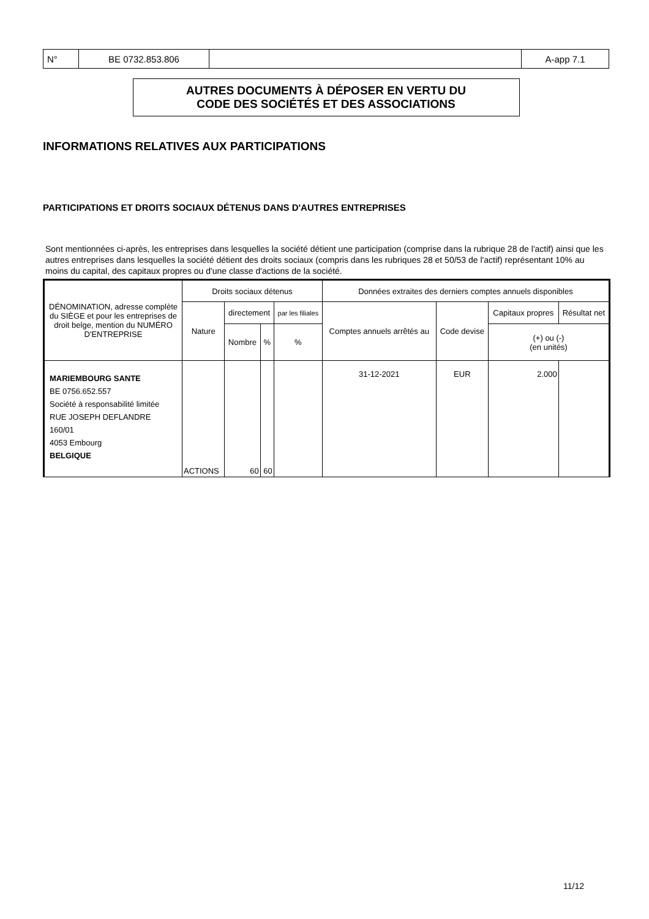| N° | BE 0732.853.806 | | A-app 7.1 |
AUTRES DOCUMENTS À DÉPOSER EN VERTU DU
CODE DES SOCIÉTÉS ET DES ASSOCIATIONS
INFORMATIONS RELATIVES AUX PARTICIPATIONS
PARTICIPATIONS ET DROITS SOCIAUX DÉTENUS DANS D'AUTRES ENTREPRISES
Sont mentionnées ci-après, les entreprises dans lesquelles la société détient une participation (comprise dans la rubrique 28 de l'actif) ainsi que les autres entreprises dans lesquelles la société détient des droits sociaux (compris dans les rubriques 28 et 50/53 de l'actif) représentant 10% au moins du capital, des capitaux propres ou d'une classe d'actions de la société.
| DÉNOMINATION, adresse complète du SIÈGE et pour les entreprises de droit belge, mention du NUMÉRO D'ENTREPRISE | Droits sociaux détenus | | | | Données extraites des derniers comptes annuels disponibles | | | |
| | Nature | directement | | par les filiales | Comptes annuels arrêtés au | Code devise | Capitaux propres | Résultat net |
| | | Nombre | % | % | | | (+) ou (-) (en unités) | |
| MARIEMBOURG SANTE BE 0756.652.557 Société à responsabilité limitée RUE JOSEPH DEFLANDRE 160/01 4053 Embourg BELGIQUE | ACTIONS | 60 | 60 | | 31-12-2021 | EUR | 2.000 | |
11/12